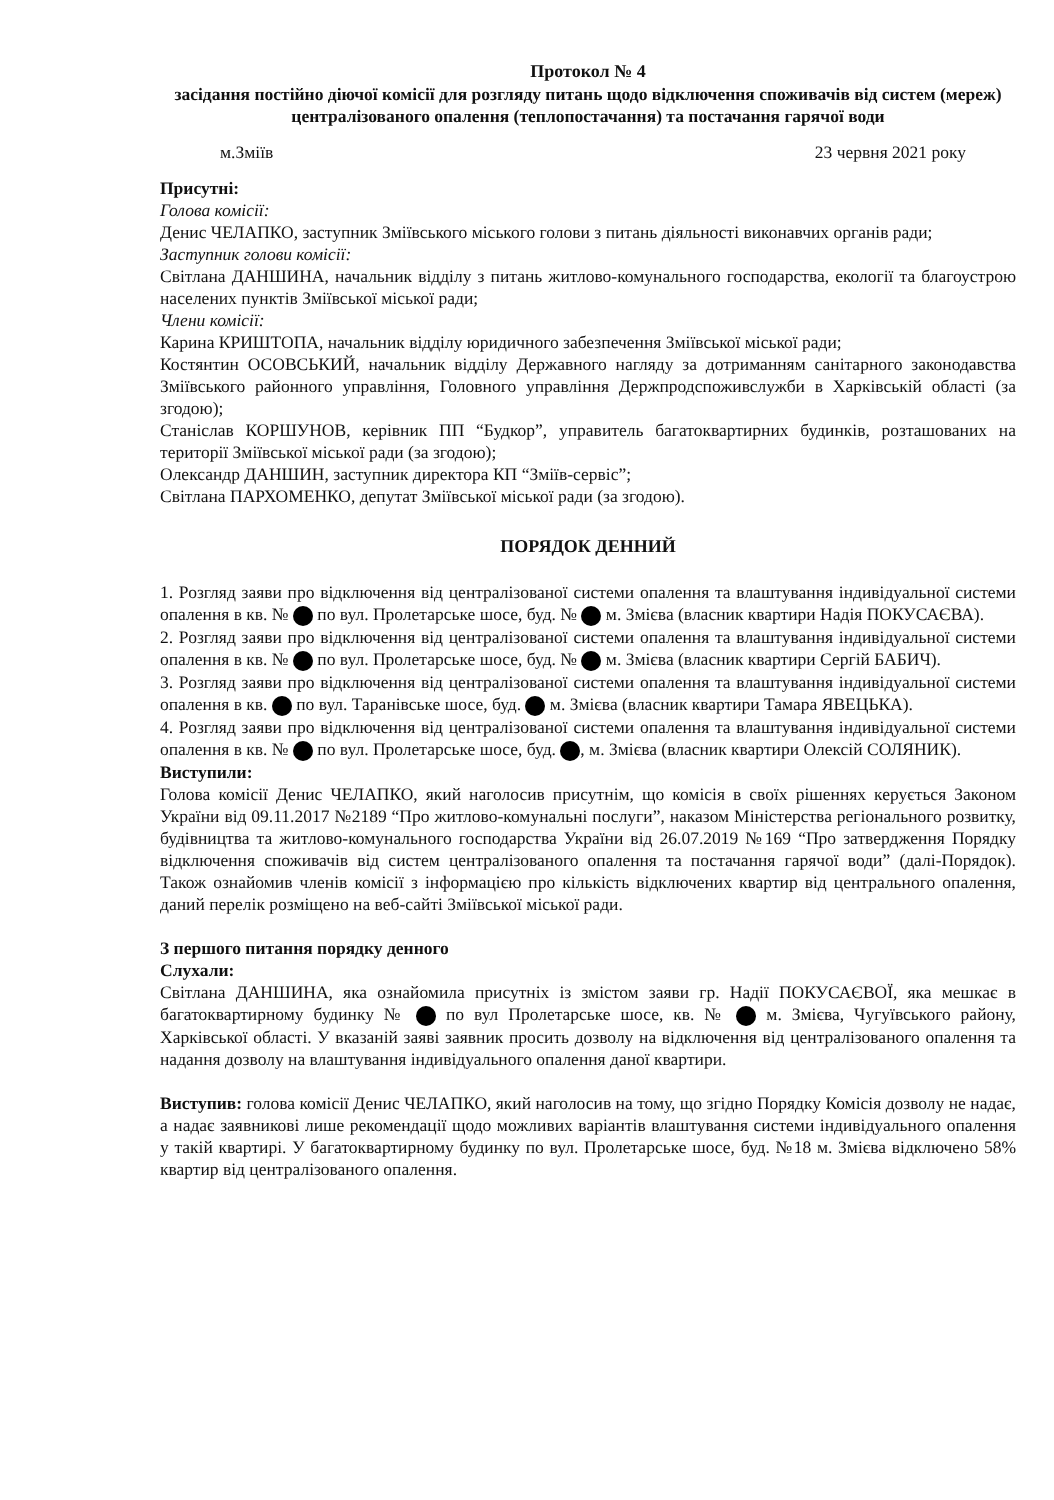Протокол № 4
засідання постійно діючої комісії для розгляду питань щодо відключення споживачів від систем (мереж) централізованого опалення (теплопостачання) та постачання гарячої води
м.Зміїв 23 червня 2021 року
Присутні:
Голова комісії:
Денис ЧЕЛАПКО, заступник Зміївського міського голови з питань діяльності виконавчих органів ради;
Заступник голови комісії:
Світлана ДАНШИНА, начальник відділу з питань житлово-комунального господарства, екології та благоустрою населених пунктів Зміївської міської ради;
Члени комісії:
Карина КРИШТОПА, начальник відділу юридичного забезпечення Зміївської міської ради;
Костянтин ОСОВСЬКИЙ, начальник відділу Державного нагляду за дотриманням санітарного законодавства Зміївського районного управління, Головного управління Держпродспоживслужби в Харківській області (за згодою);
Станіслав КОРШУНОВ, керівник ПП “Будкор”, управитель багатоквартирних будинків, розташованих на території Зміївської міської ради (за згодою);
Олександр ДАНШИН, заступник директора КП “Зміїв-сервіс”;
Світлана ПАРХОМЕНКО, депутат Зміївської міської ради (за згодою).
ПОРЯДОК ДЕННИЙ
1. Розгляд заяви про відключення від централізованої системи опалення та влаштування індивідуальної системи опалення в кв. № по вул. Пролетарське шосе, буд. № м. Змієва (власник квартири Надія ПОКУСАЄВА).
2. Розгляд заяви про відключення від централізованої системи опалення та влаштування індивідуальної системи опалення в кв. № по вул. Пролетарське шосе, буд. № м. Змієва (власник квартири Сергій БАБИЧ).
3. Розгляд заяви про відключення від централізованої системи опалення та влаштування індивідуальної системи опалення в кв. по вул. Таранівське шосе, буд. м. Змієва (власник квартири Тамара ЯВЕЦЬКА).
4. Розгляд заяви про відключення від централізованої системи опалення та влаштування індивідуальної системи опалення в кв. № по вул. Пролетарське шосе, буд. , м. Змієва (власник квартири Олексій СОЛЯНИК).
Виступили:
Голова комісії Денис ЧЕЛАПКО, який наголосив присутнім, що комісія в своїх рішеннях керується Законом України від 09.11.2017 №2189 “Про житлово-комунальні послуги”, наказом Міністерства регіонального розвитку, будівництва та житлово-комунального господарства України від 26.07.2019 №169 “Про затвердження Порядку відключення споживачів від систем централізованого опалення та постачання гарячої води” (далі-Порядок). Також ознайомив членів комісії з інформацією про кількість відключених квартир від центрального опалення, даний перелік розміщено на веб-сайті Зміївської міської ради.
З першого питання порядку денного
Слухали:
Світлана ДАНШИНА, яка ознайомила присутніх із змістом заяви гр. Надії ПОКУСАЄВОЇ, яка мешкає в багатоквартирному будинку № по вул Пролетарське шосе, кв. № м. Змієва, Чугуївського району, Харківської області. У вказаній заяві заявник просить дозволу на відключення від централізованого опалення та надання дозволу на влаштування індивідуального опалення даної квартири.
Виступив: голова комісії Денис ЧЕЛАПКО, який наголосив на тому, що згідно Порядку Комісія дозволу не надає, а надає заявникові лише рекомендації щодо можливих варіантів влаштування системи індивідуального опалення у такій квартирі. У багатоквартирному будинку по вул. Пролетарське шосе, буд. №18 м. Змієва відключено 58% квартир від централізованого опалення.